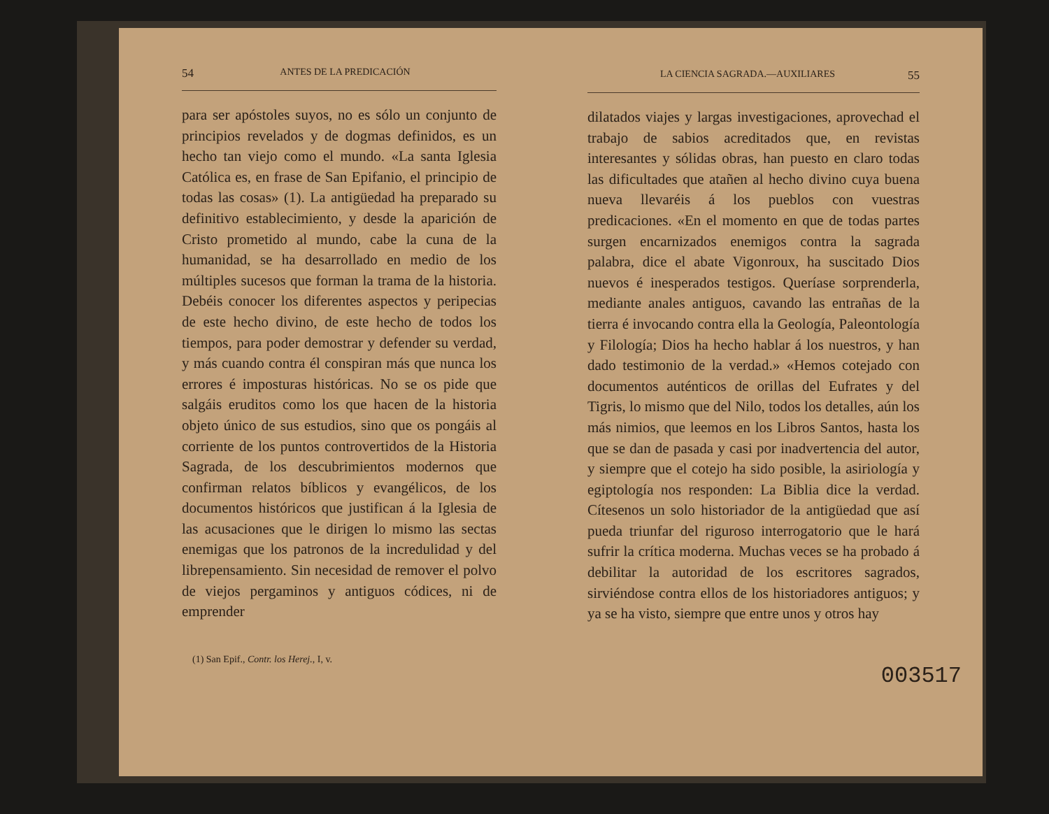54 ANTES DE LA PREDICACIÓN
para ser apóstoles suyos, no es sólo un conjunto de principios revelados y de dogmas definidos, es un hecho tan viejo como el mundo. «La santa Iglesia Católica es, en frase de San Epifanio, el principio de todas las cosas» (1). La antigüedad ha preparado su definitivo establecimiento, y desde la aparición de Cristo prometido al mundo, cabe la cuna de la humanidad, se ha desarrollado en medio de los múltiples sucesos que forman la trama de la historia. Debéis conocer los diferentes aspectos y peripecias de este hecho divino, de este hecho de todos los tiempos, para poder demostrar y defender su verdad, y más cuando contra él conspiran más que nunca los errores é imposturas históricas. No se os pide que salgáis eruditos como los que hacen de la historia objeto único de sus estudios, sino que os pongáis al corriente de los puntos controvertidos de la Historia Sagrada, de los descubrimientos modernos que confirman relatos bíblicos y evangélicos, de los documentos históricos que justifican á la Iglesia de las acusaciones que le dirigen lo mismo las sectas enemigas que los patronos de la incredulidad y del librepensamiento. Sin necesidad de remover el polvo de viejos pergaminos y antiguos códices, ni de emprender
(1) San Epif., Contr. los Herej., I, v.
LA CIENCIA SAGRADA.—AUXILIARES 55
dilatados viajes y largas investigaciones, aprovechad el trabajo de sabios acreditados que, en revistas interesantes y sólidas obras, han puesto en claro todas las dificultades que atañen al hecho divino cuya buena nueva llevaréis á los pueblos con vuestras predicaciones. «En el momento en que de todas partes surgen encarnizados enemigos contra la sagrada palabra, dice el abate Vigonroux, ha suscitado Dios nuevos é inesperados testigos. Queríase sorprenderla, mediante anales antiguos, cavando las entrañas de la tierra é invocando contra ella la Geología, Paleontología y Filología; Dios ha hecho hablar á los nuestros, y han dado testimonio de la verdad.» «Hemos cotejado con documentos auténticos de orillas del Eufrates y del Tigris, lo mismo que del Nilo, todos los detalles, aún los más nimios, que leemos en los Libros Santos, hasta los que se dan de pasada y casi por inadvertencia del autor, y siempre que el cotejo ha sido posible, la asiriología y egiptología nos responden: La Biblia dice la verdad. Cítesenos un solo historiador de la antigüedad que así pueda triunfar del riguroso interrogatorio que le hará sufrir la crítica moderna. Muchas veces se ha probado á debilitar la autoridad de los escritores sagrados, sirviéndose contra ellos de los historiadores antiguos; y ya se ha visto, siempre que entre unos y otros hay
003517